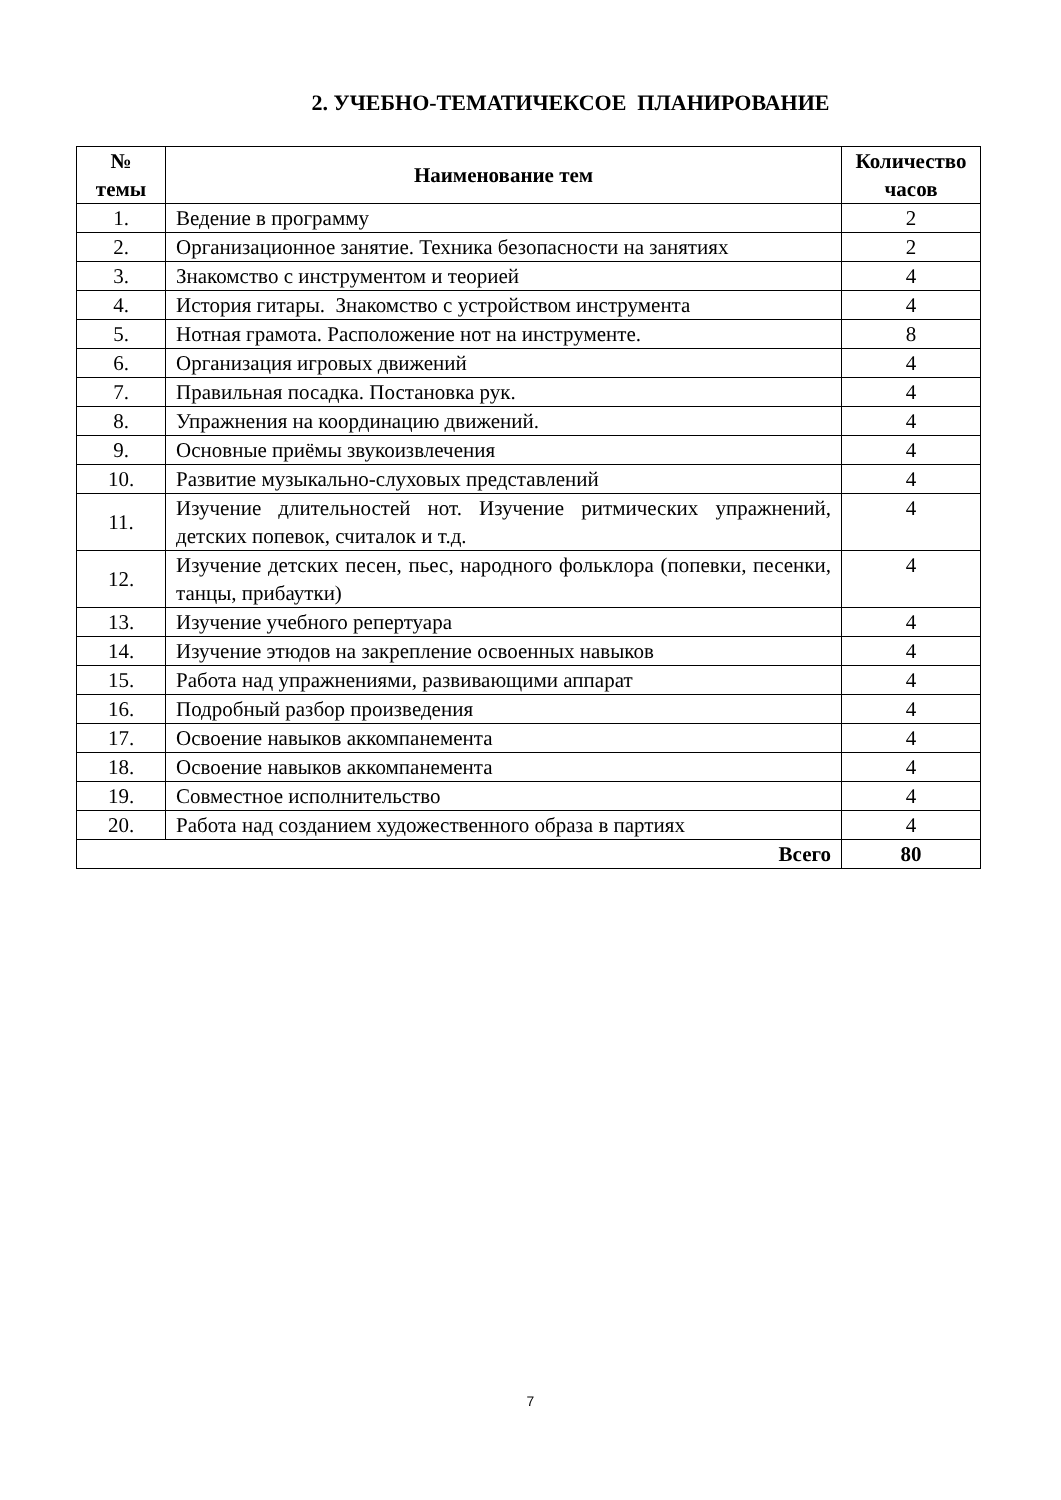2. УЧЕБНО-ТЕМАТИЧЕКСОЕ ПЛАНИРОВАНИЕ
| № темы | Наименование тем | Количество часов |
| --- | --- | --- |
| 1. | Ведение в программу | 2 |
| 2. | Организационное занятие. Техника безопасности на занятиях | 2 |
| 3. | Знакомство с инструментом и теорией | 4 |
| 4. | История гитары. Знакомство с устройством инструмента | 4 |
| 5. | Нотная грамота. Расположение нот на инструменте. | 8 |
| 6. | Организация игровых движений | 4 |
| 7. | Правильная посадка. Постановка рук. | 4 |
| 8. | Упражнения на координацию движений. | 4 |
| 9. | Основные приёмы звукоизвлечения | 4 |
| 10. | Развитие музыкально-слуховых представлений | 4 |
| 11. | Изучение длительностей нот. Изучение ритмических упражнений, детских попевок, считалок и т.д. | 4 |
| 12. | Изучение детских песен, пьес, народного фольклора (попевки, песенки, танцы, прибаутки) | 4 |
| 13. | Изучение учебного репертуара | 4 |
| 14. | Изучение этюдов на закрепление освоенных навыков | 4 |
| 15. | Работа над упражнениями, развивающими аппарат | 4 |
| 16. | Подробный разбор произведения | 4 |
| 17. | Освоение навыков аккомпанемента | 4 |
| 18. | Освоение навыков аккомпанемента | 4 |
| 19. | Совместное исполнительство | 4 |
| 20. | Работа над созданием художественного образа в партиях | 4 |
| Всего | | 80 |
7